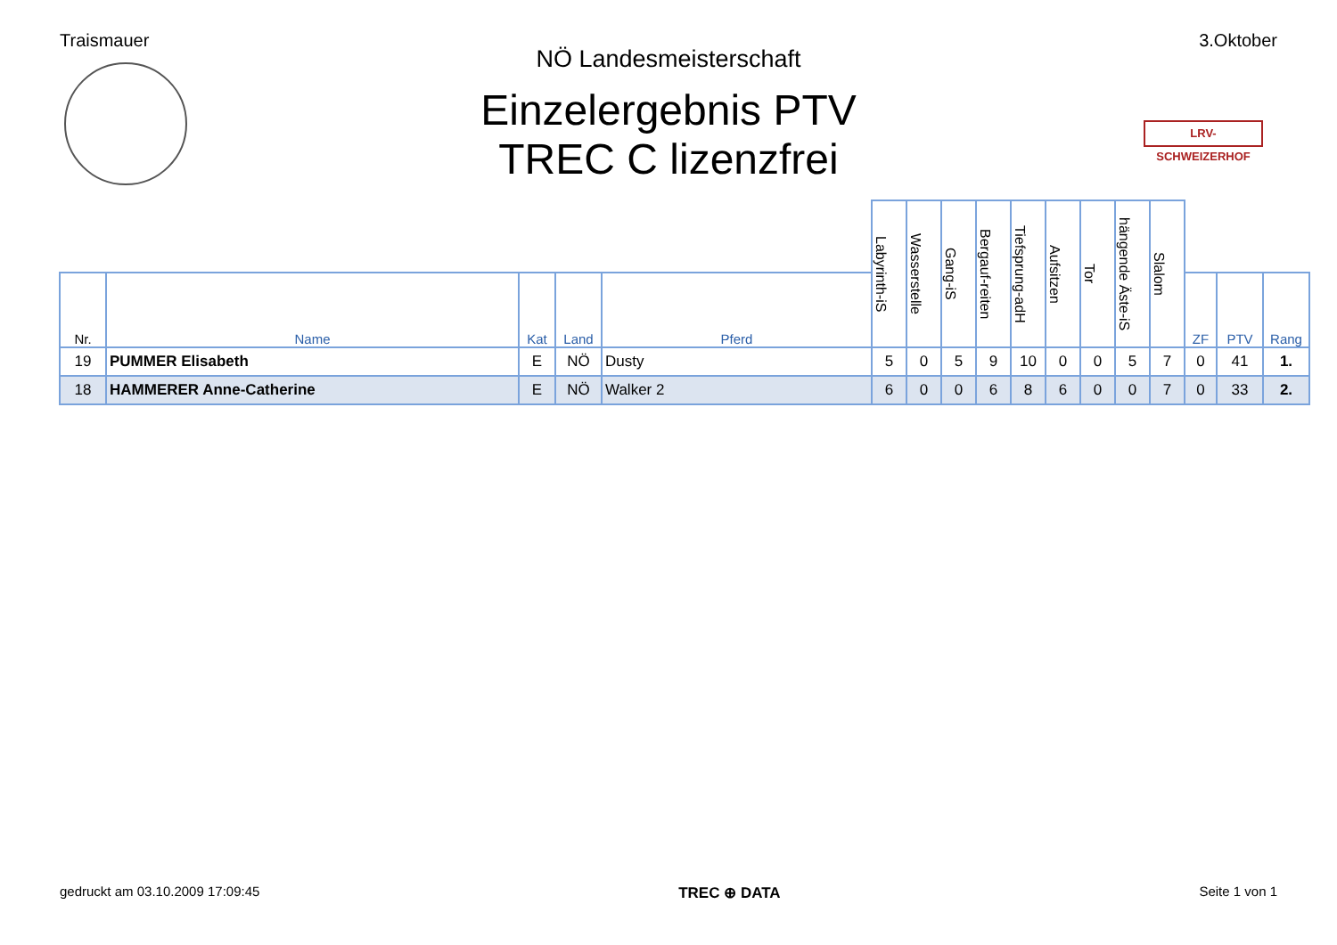Traismauer 3.Oktober
LRV-SCHWEIZERHOF
NÖ Landesmeisterschaft
Einzelergebnis PTV
TREC C lizenzfrei
| | | | | | Labyrinth-iS | Wasserstelle | Gang-iS | Bergauf-reiten | Tiefsprung-adH | Aufsitzen | Tor | hängende Äste-iS | Slalom | | | |
| --- | --- | --- | --- | --- | --- | --- | --- | --- | --- | --- | --- | --- | --- | --- | --- | --- |
| Nr. | Name | Kat | Land | Pferd | | | | | | | | | | ZF | PTV | Rang |
| 19 | PUMMER Elisabeth | E | NÖ | Dusty | 5 | 0 | 5 | 9 | 10 | 0 | 0 | 5 | 7 | 0 | 41 | 1. |
| 18 | HAMMERER Anne-Catherine | E | NÖ | Walker 2 | 6 | 0 | 0 | 6 | 8 | 6 | 0 | 0 | 7 | 0 | 33 | 2. |
gedruckt am 03.10.2009 17:09:45 TREC ⊕ DATA Seite 1 von 1